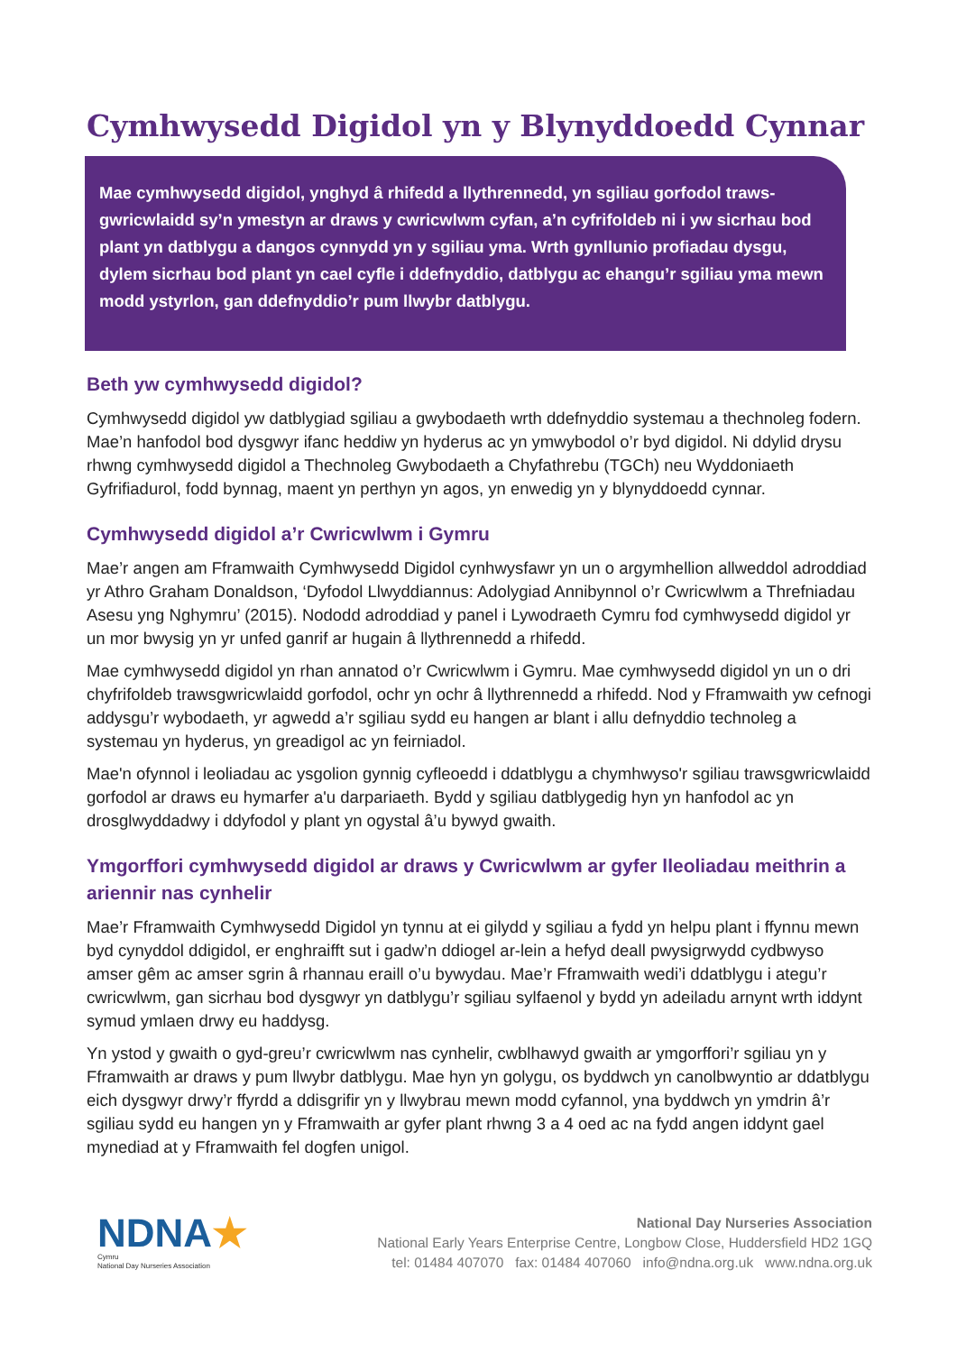Cymhwysedd Digidol yn y Blynyddoedd Cynnar
Mae cymhwysedd digidol, ynghyd â rhifedd a llythrennedd, yn sgiliau gorfodol traws-gwricwlaidd sy’n ymestyn ar draws y cwricwlwm cyfan, a’n cyfrifoldeb ni i yw sicrhau bod plant yn datblygu a dangos cynnydd yn y sgiliau yma. Wrth gynllunio profiadau dysgu, dylem sicrhau bod plant yn cael cyfle i ddefnyddio, datblygu ac ehangu’r sgiliau yma mewn modd ystyrlon, gan ddefnyddio’r pum llwybr datblygu.
Beth yw cymhwysedd digidol?
Cymhwysedd digidol yw datblygiad sgiliau a gwybodaeth wrth ddefnyddio systemau a thechnoleg fodern. Mae’n hanfodol bod dysgwyr ifanc heddiw yn hyderus ac yn ymwybodol o’r byd digidol. Ni ddylid drysu rhwng cymhwysedd digidol a Thechnoleg Gwybodaeth a Chyfathrebu (TGCh) neu Wyddoniaeth Gyfrifiadurol, fodd bynnag, maent yn perthyn yn agos, yn enwedig yn y blynyddoedd cynnar.
Cymhwysedd digidol a’r Cwricwlwm i Gymru
Mae’r angen am Fframwaith Cymhwysedd Digidol cynhwysfawr yn un o argymhellion allweddol adroddiad yr Athro Graham Donaldson, ‘Dyfodol Llwyddiannus: Adolygiad Annibynnol o’r Cwricwlwm a Threfniadau Asesu yng Nghymru’ (2015). Nododd adroddiad y panel i Lywodraeth Cymru fod cymhwysedd digidol yr un mor bwysig yn yr unfed ganrif ar hugain â llythrennedd a rhifedd.
Mae cymhwysedd digidol yn rhan annatod o’r Cwricwlwm i Gymru. Mae cymhwysedd digidol yn un o dri chyfrifoldeb trawsgwricwlaidd gorfodol, ochr yn ochr â llythrennedd a rhifedd. Nod y Fframwaith yw cefnogi addysgu’r wybodaeth, yr agwedd a’r sgiliau sydd eu hangen ar blant i allu defnyddio technoleg a systemau yn hyderus, yn greadigol ac yn feirniadol.
Mae'n ofynnol i leoliadau ac ysgolion gynnig cyfleoedd i ddatblygu a chymhwyso'r sgiliau trawsgwricwlaidd gorfodol ar draws eu hymarfer a'u darpariaeth. Bydd y sgiliau datblygedig hyn yn hanfodol ac yn drosglwyddadwy i ddyfodol y plant yn ogystal â’u bywyd gwaith.
Ymgorffori cymhwysedd digidol ar draws y Cwricwlwm ar gyfer lleoliadau meithrin a ariennir nas cynhelir
Mae’r Fframwaith Cymhwysedd Digidol yn tynnu at ei gilydd y sgiliau a fydd yn helpu plant i ffynnu mewn byd cynyddol ddigidol, er enghraifft sut i gadw’n ddiogel ar-lein a hefyd deall pwysigrwydd cydbwyso amser gêm ac amser sgrin â rhannau eraill o’u bywydau. Mae’r Fframwaith wedi’i ddatblygu i ategu’r cwricwlwm, gan sicrhau bod dysgwyr yn datblygu’r sgiliau sylfaenol y bydd yn adeiladu arnynt wrth iddynt symud ymlaen drwy eu haddysg.
Yn ystod y gwaith o gyd-greu’r cwricwlwm nas cynhelir, cwblhawyd gwaith ar ymgorffori’r sgiliau yn y Fframwaith ar draws y pum llwybr datblygu. Mae hyn yn golygu, os byddwch yn canolbwyntio ar ddatblygu eich dysgwyr drwy’r ffyrdd a ddisgrifir yn y llwybrau mewn modd cyfannol, yna byddwch yn ymdrin â’r sgiliau sydd eu hangen yn y Fframwaith ar gyfer plant rhwng 3 a 4 oed ac na fydd angen iddynt gael mynediad at y Fframwaith fel dogfen unigol.
NDNA★
Cymru
National Day Nurseries Association
National Day Nurseries Association
National Early Years Enterprise Centre, Longbow Close, Huddersfield HD2 1GQ
tel: 01484 407070 fax: 01484 407060 info@ndna.org.uk www.ndna.org.uk